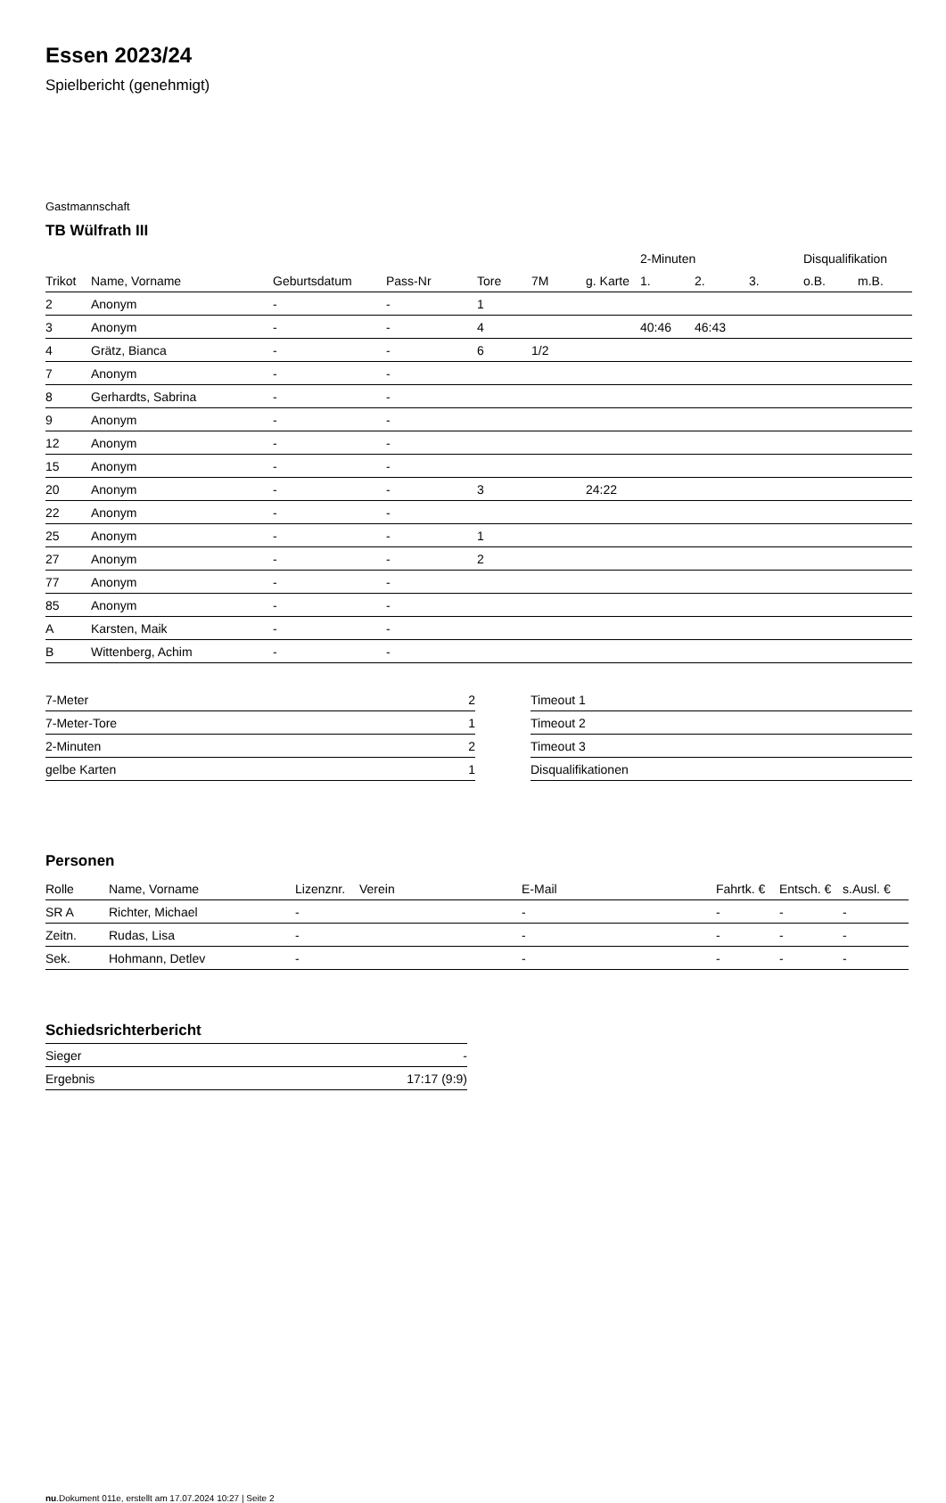Essen 2023/24
Spielbericht (genehmigt)
Gastmannschaft
TB Wülfrath III
| | | | | | | | 2-Minuten | | | Disqualifikation | |
| --- | --- | --- | --- | --- | --- | --- | --- | --- | --- | --- | --- |
| Trikot | Name, Vorname | Geburtsdatum | Pass-Nr | Tore | 7M | g. Karte | 1. | 2. | 3. | o.B. | m.B. |
| 2 | Anonym | - | - | 1 | | | | | | | |
| 3 | Anonym | - | - | 4 | | | 40:46 | 46:43 | | | |
| 4 | Grätz, Bianca | - | - | 6 | 1/2 | | | | | | |
| 7 | Anonym | - | - | | | | | | | | |
| 8 | Gerhardts, Sabrina | - | - | | | | | | | | |
| 9 | Anonym | - | - | | | | | | | | |
| 12 | Anonym | - | - | | | | | | | | |
| 15 | Anonym | - | - | | | | | | | | |
| 20 | Anonym | - | - | 3 | | 24:22 | | | | | |
| 22 | Anonym | - | - | | | | | | | | |
| 25 | Anonym | - | - | 1 | | | | | | | |
| 27 | Anonym | - | - | 2 | | | | | | | |
| 77 | Anonym | - | - | | | | | | | | |
| 85 | Anonym | - | - | | | | | | | | |
| A | Karsten, Maik | - | - | | | | | | | | |
| B | Wittenberg, Achim | - | - | | | | | | | | |
| 7-Meter | 2 |
| 7-Meter-Tore | 1 |
| 2-Minuten | 2 |
| gelbe Karten | 1 |
| Timeout 1 |
| Timeout 2 |
| Timeout 3 |
| Disqualifikationen |
Personen
| Rolle | Name, Vorname | Lizenznr. | Verein | E-Mail | Fahrtk. € | Entsch. € | s.Ausl. € |
| --- | --- | --- | --- | --- | --- | --- | --- |
| SR A | Richter, Michael | - | | - | - | - | - |
| Zeitn. | Rudas, Lisa | - | | - | - | - | - |
| Sek. | Hohmann, Detlev | - | | - | - | - | - |
Schiedsrichterbericht
| Sieger | - |
| Ergebnis | 17:17 (9:9) |
nu.Dokument 011e, erstellt am 17.07.2024 10:27 | Seite 2